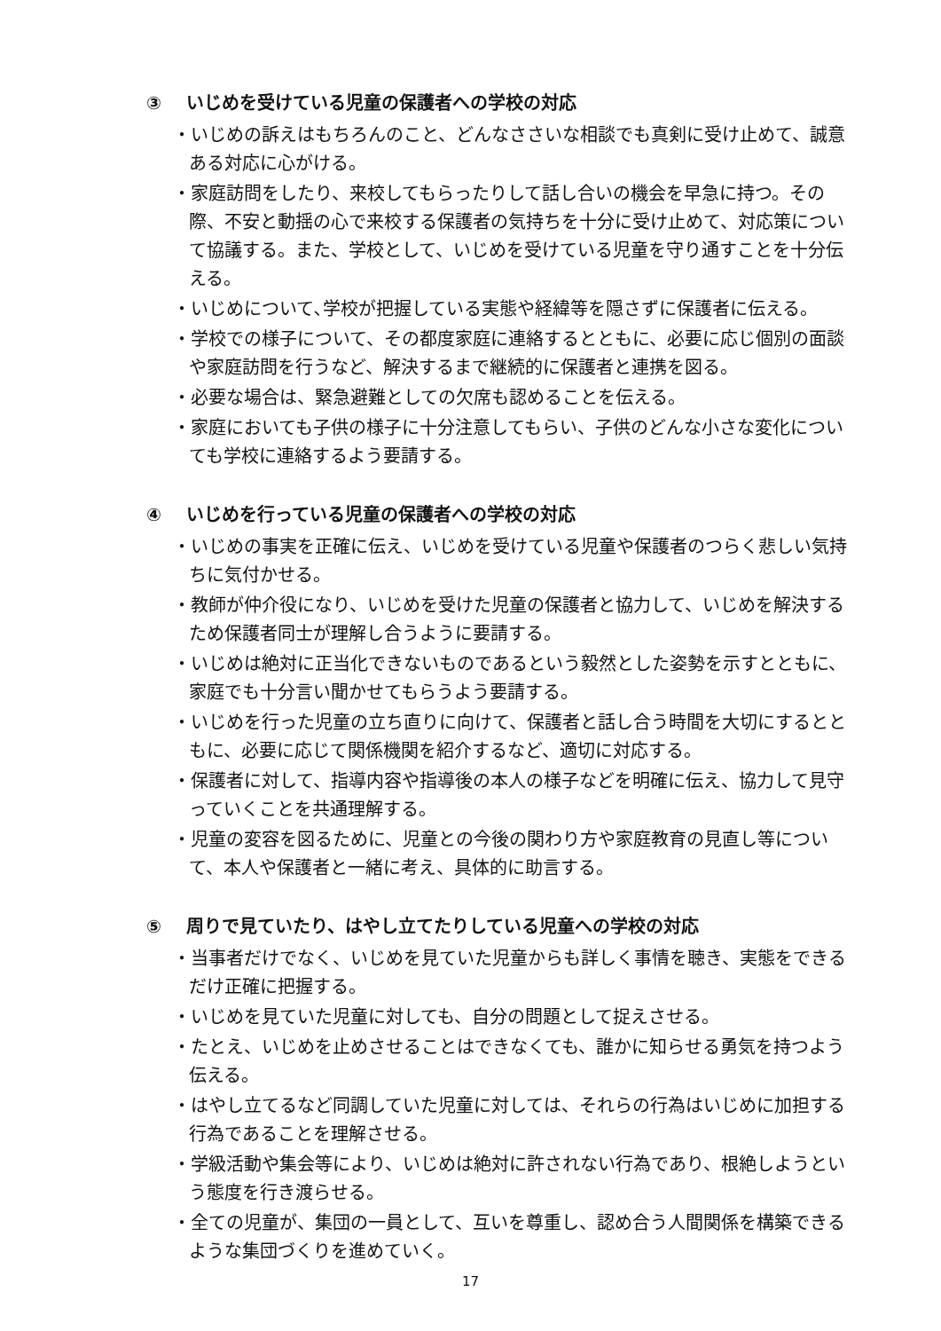③ いじめを受けている児童の保護者への学校の対応
・いじめの訴えはもちろんのこと、どんなささいな相談でも真剣に受け止めて、誠意ある対応に心がける。
・家庭訪問をしたり、来校してもらったりして話し合いの機会を早急に持つ。その際、不安と動揺の心で来校する保護者の気持ちを十分に受け止めて、対応策について協議する。また、学校として、いじめを受けている児童を守り通すことを十分伝える。
・いじめについて､学校が把握している実態や経緯等を隠さずに保護者に伝える。
・学校での様子について、その都度家庭に連絡するとともに、必要に応じ個別の面談や家庭訪問を行うなど、解決するまで継続的に保護者と連携を図る。
・必要な場合は、緊急避難としての欠席も認めることを伝える。
・家庭においても子供の様子に十分注意してもらい、子供のどんな小さな変化についても学校に連絡するよう要請する。
④ いじめを行っている児童の保護者への学校の対応
・いじめの事実を正確に伝え、いじめを受けている児童や保護者のつらく悲しい気持ちに気付かせる。
・教師が仲介役になり、いじめを受けた児童の保護者と協力して、いじめを解決するため保護者同士が理解し合うように要請する。
・いじめは絶対に正当化できないものであるという毅然とした姿勢を示すとともに、家庭でも十分言い聞かせてもらうよう要請する。
・いじめを行った児童の立ち直りに向けて、保護者と話し合う時間を大切にするとともに、必要に応じて関係機関を紹介するなど、適切に対応する。
・保護者に対して、指導内容や指導後の本人の様子などを明確に伝え、協力して見守っていくことを共通理解する。
・児童の変容を図るために、児童との今後の関わり方や家庭教育の見直し等について、本人や保護者と一緒に考え、具体的に助言する。
⑤ 周りで見ていたり、はやし立てたりしている児童への学校の対応
・当事者だけでなく、いじめを見ていた児童からも詳しく事情を聴き、実態をできるだけ正確に把握する。
・いじめを見ていた児童に対しても、自分の問題として捉えさせる。
・たとえ、いじめを止めさせることはできなくても、誰かに知らせる勇気を持つよう伝える。
・はやし立てるなど同調していた児童に対しては、それらの行為はいじめに加担する行為であることを理解させる。
・学級活動や集会等により、いじめは絶対に許されない行為であり、根絶しようという態度を行き渡らせる。
・全ての児童が、集団の一員として、互いを尊重し、認め合う人間関係を構築できるような集団づくりを進めていく。
17